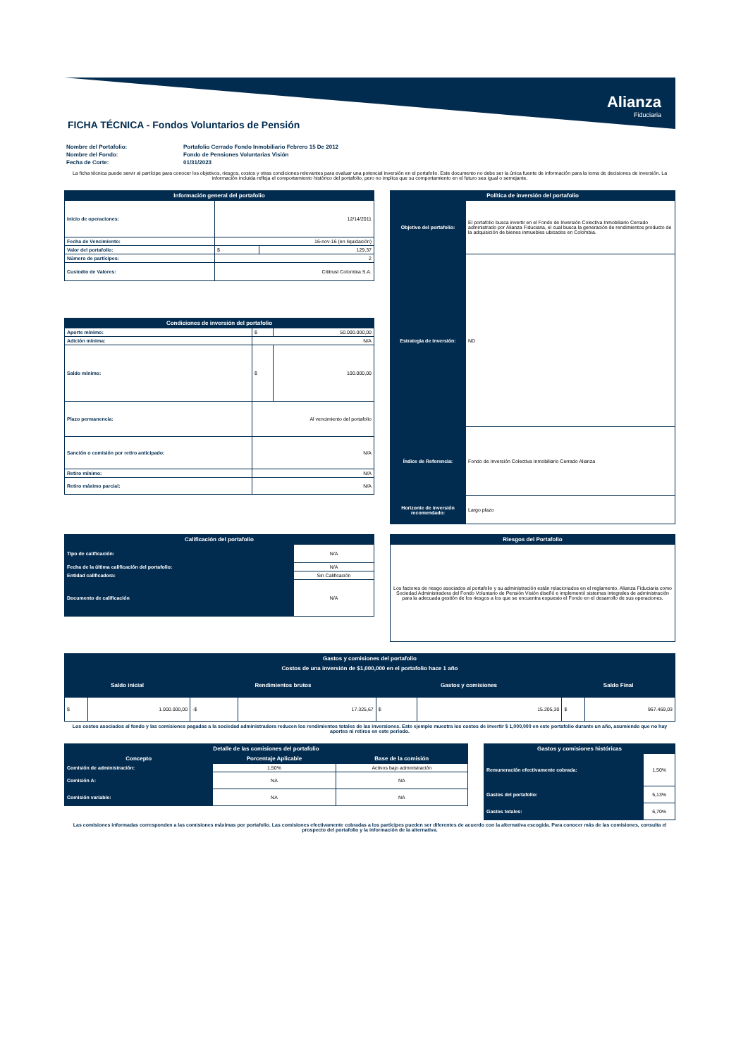Alianza
Fiduciaria
FICHA TÉCNICA - Fondos Voluntarios de Pensión
| Nombre del Portafolio: | Portafolio Cerrado Fondo Inmobiliario Febrero 15 De 2012 |
| Nombre del Fondo: | Fondo de Pensiones Voluntarias Visión |
| Fecha de Corte: | 01/31/2023 |
La ficha técnica puede servir al partícipe para conocer los objetivos, riesgos, costos y otras condiciones relevantes para evaluar una potencial inversión en el portafolio. Este documento no debe ser la única fuente de información para la toma de decisiones de inversión. La información incluida refleja el comportamiento histórico del portafolio, pero no implica que su comportamiento en el futuro sea igual o semejante.
| Información general del portafolio | | |
| --- | --- | --- |
| Inicio de operaciones: | 12/14/2011 | |
| Fecha de Vencimiento: | 16-nov-16 (en liquidación) | |
| Valor del portafolio: | $ | 129,37 |
| Número de partícipes: | 2 | |
| Custodio de Valores: | Cititrust Colombia S.A. | |
| Condiciones de inversión del portafolio | | |
| --- | --- | --- |
| Aporte mínimo: | $ | 50.000.000,00 |
| Adición mínima: | N/A | |
| Saldo mínimo: | $ | 100.000,00 |
| Plazo permanencia: | Al vencimiento del portafolio | |
| Sanción o comisión por retiro anticipado: | N/A | |
| Retiro mínimo: | N/A | |
| Retiro máximo parcial: | N/A | |
| Política de inversión del portafolio | |
| --- | --- |
| Objetivo del portafolio: | El portafolio busca invertir en el Fondo de Inversión Colectiva Inmobiliario Cerrado administrado por Alianza Fiduciaria, el cual busca la generación de rendimientos producto de la adquisición de bienes inmuebles ubicados en Colombia. |
| Estrategia de inversión: | ND |
| Índice de Referencia: | Fondo de Inversión Colectiva Inmobiliario Cerrado Alianza |
| Horizonte de inversión recomendado: | Largo plazo |
| Calificación del portafolio | |
| --- | --- |
| Tipo de calificación: | N/A |
| Fecha de la última calificación del portafolio: | N/A |
| Entidad calificadora: | Sin Calificación |
| Documento de calificación | N/A |
| Riesgos del Portafolio |
| --- |
| Los factores de riesgo asociados al portafolio y su administración están relacionados en el reglamento. Alianza Fiduciaria como Sociedad Administradora del Fondo Voluntario de Pensión Visión diseñó e implementó sistemas integrales de administración para la adecuada gestión de los riesgos a los que se encuentra expuesto el Fondo en el desarrollo de sus operaciones. |
| Gastos y comisiones del portafolio | | | | | | | |
| --- | --- | --- | --- | --- | --- | --- | --- |
| Costos de una inversión de $1,000,000 en el portafolio hace 1 año | | | | | | | |
| Saldo inicial | | Rendimientos brutos | | Gastos y comisiones | | Saldo Final | |
| $ | 1.000.000,00 | -$ | 17.325,67 | $ | 15.205,30 | $ | 967.469,03 |
Los costos asociados al fondo y las comisiones pagadas a la sociedad administradora reducen los rendimientos totales de las inversiones. Este ejemplo muestra los costos de invertir $ 1,000,000 en este portafolio durante un año, asumiendo que no hay aportes ni retiros en este periodo.
| Detalle de las comisiones del portafolio | | |
| --- | --- | --- |
| Concepto | Porcentaje Aplicable | Base de la comisión |
| Comisión de administración: | 1,50% | Activos bajo administración |
| Comisión A: | NA | NA |
| Comisión variable: | NA | NA |
| Gastos y comisiones históricas | |
| --- | --- |
| Remuneración efectivamente cobrada: | 1,50% |
| Gastos del portafolio: | 5,13% |
| Gastos totales: | 6,70% |
Las comisiones informadas corresponden a las comisiones máximas por portafolio. Las comisiones efectivamente cobradas a los partícipes pueden ser diferentes de acuerdo con la alternativa escogida. Para conocer más de las comisiones, consulta el prospecto del portafolio y la información de la alternativa.